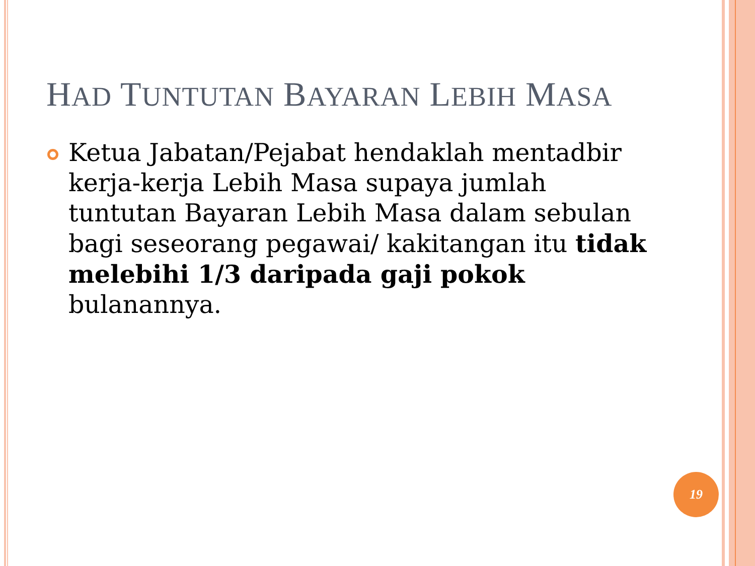HAD TUNTUTAN BAYARAN LEBIH MASA
Ketua Jabatan/Pejabat hendaklah mentadbir kerja-kerja Lebih Masa supaya jumlah tuntutan Bayaran Lebih Masa dalam sebulan bagi seseorang pegawai/ kakitangan itu tidak melebihi 1/3 daripada gaji pokok bulanannya.
19